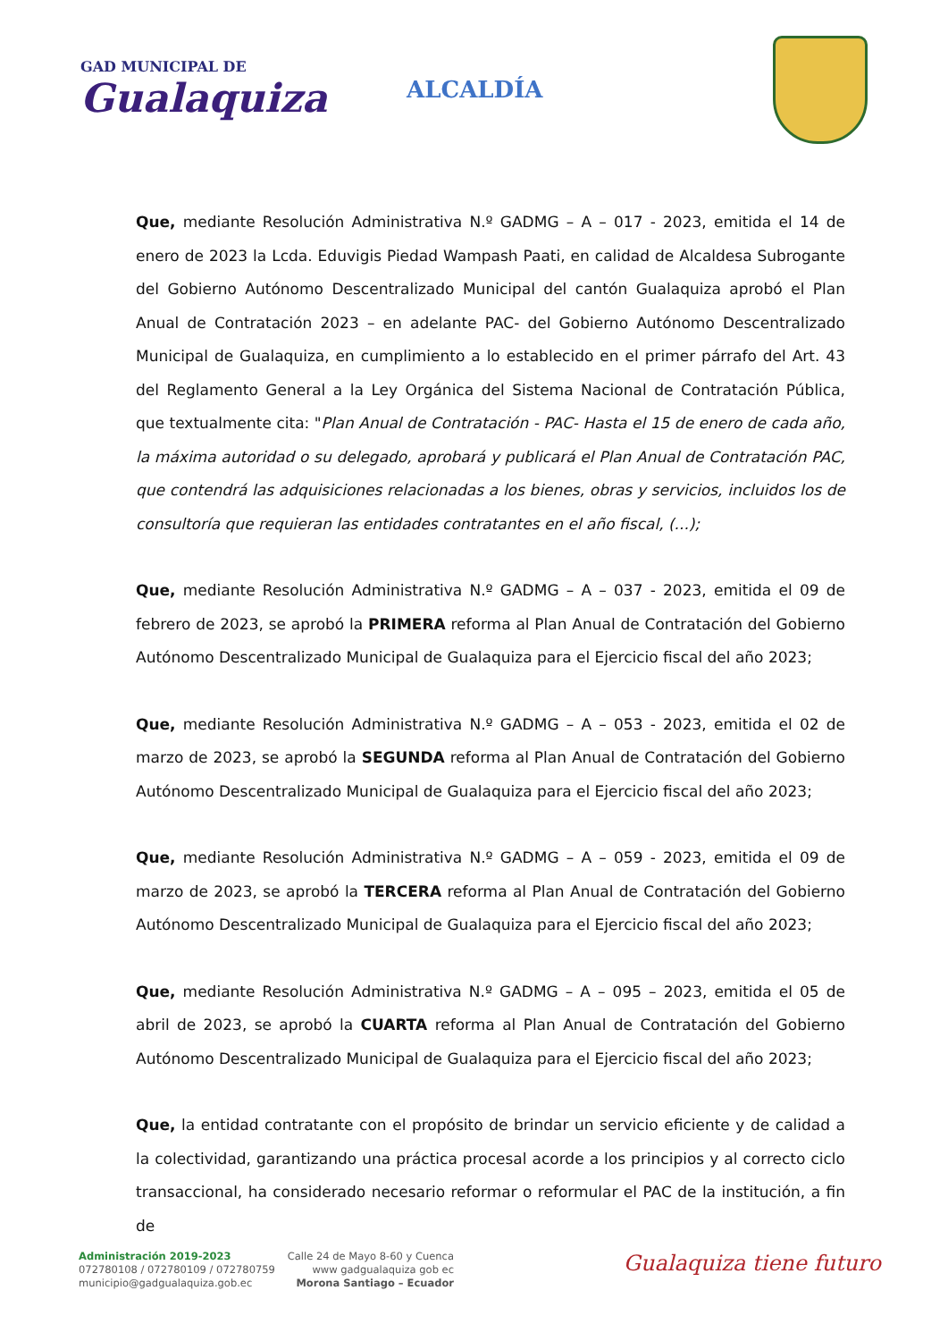GAD MUNICIPAL DE
Gualaquiza
ALCALDÍA
Que, mediante Resolución Administrativa N.º GADMG – A – 017 - 2023, emitida el 14 de enero de 2023 la Lcda. Eduvigis Piedad Wampash Paati, en calidad de Alcaldesa Subrogante del Gobierno Autónomo Descentralizado Municipal del cantón Gualaquiza aprobó el Plan Anual de Contratación 2023 – en adelante PAC- del Gobierno Autónomo Descentralizado Municipal de Gualaquiza, en cumplimiento a lo establecido en el primer párrafo del Art. 43 del Reglamento General a la Ley Orgánica del Sistema Nacional de Contratación Pública, que textualmente cita: "Plan Anual de Contratación - PAC- Hasta el 15 de enero de cada año, la máxima autoridad o su delegado, aprobará y publicará el Plan Anual de Contratación PAC, que contendrá las adquisiciones relacionadas a los bienes, obras y servicios, incluidos los de consultoría que requieran las entidades contratantes en el año fiscal, (...);
Que, mediante Resolución Administrativa N.º GADMG – A – 037 - 2023, emitida el 09 de febrero de 2023, se aprobó la PRIMERA reforma al Plan Anual de Contratación del Gobierno Autónomo Descentralizado Municipal de Gualaquiza para el Ejercicio fiscal del año 2023;
Que, mediante Resolución Administrativa N.º GADMG – A – 053 - 2023, emitida el 02 de marzo de 2023, se aprobó la SEGUNDA reforma al Plan Anual de Contratación del Gobierno Autónomo Descentralizado Municipal de Gualaquiza para el Ejercicio fiscal del año 2023;
Que, mediante Resolución Administrativa N.º GADMG – A – 059 - 2023, emitida el 09 de marzo de 2023, se aprobó la TERCERA reforma al Plan Anual de Contratación del Gobierno Autónomo Descentralizado Municipal de Gualaquiza para el Ejercicio fiscal del año 2023;
Que, mediante Resolución Administrativa N.º GADMG – A – 095 – 2023, emitida el 05 de abril de 2023, se aprobó la CUARTA reforma al Plan Anual de Contratación del Gobierno Autónomo Descentralizado Municipal de Gualaquiza para el Ejercicio fiscal del año 2023;
Que, la entidad contratante con el propósito de brindar un servicio eficiente y de calidad a la colectividad, garantizando una práctica procesal acorde a los principios y al correcto ciclo transaccional, ha considerado necesario reformar o reformular el PAC de la institución, a fin de
Administración 2019-2023
072780108 / 072780109 / 072780759
municipio@gadgualaquiza.gob.ec
Calle 24 de Mayo 8-60 y Cuenca
www gadgualaquiza gob ec
Morona Santiago – Ecuador
Gualaquiza tiene futuro